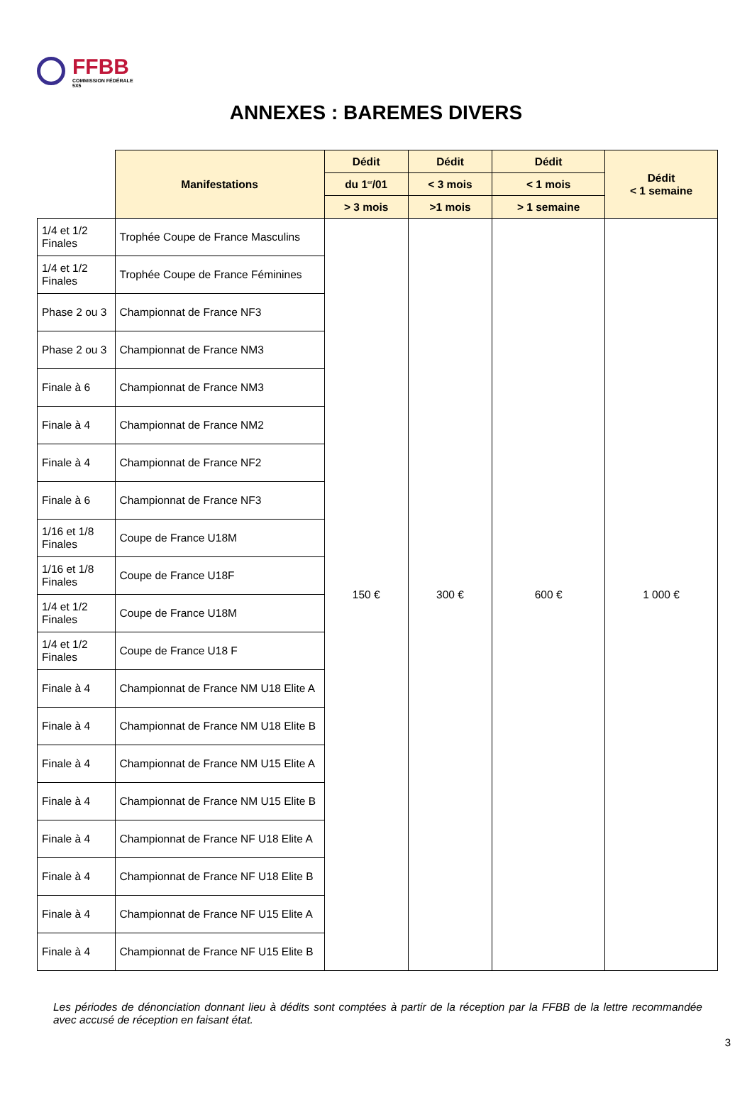FFBB
COMMISSION FÉDÉRALE
5X5
ANNEXES : BAREMES DIVERS
| | Manifestations | Dédit | Dédit | Dédit | Dédit < 1 semaine |
| --- | --- | --- | --- | --- | --- |
| | | du 1<sup>er</sup>/01 | < 3 mois | < 1 mois | |
| | | > 3 mois | >1 mois | > 1 semaine | |
| 1/4 et 1/2 Finales | Trophée Coupe de France Masculins | 150 € | 300 € | 600 € | 1 000 € |
| 1/4 et 1/2 Finales | Trophée Coupe de France Féminines | | | | |
| Phase 2 ou 3 | Championnat de France NF3 | | | | |
| Phase 2 ou 3 | Championnat de France NM3 | | | | |
| Finale à 6 | Championnat de France NM3 | | | | |
| Finale à 4 | Championnat de France NM2 | | | | |
| Finale à 4 | Championnat de France NF2 | | | | |
| Finale à 6 | Championnat de France NF3 | | | | |
| 1/16 et 1/8 Finales | Coupe de France U18M | | | | |
| 1/16 et 1/8 Finales | Coupe de France U18F | | | | |
| 1/4 et 1/2 Finales | Coupe de France U18M | | | | |
| 1/4 et 1/2 Finales | Coupe de France U18 F | | | | |
| Finale à 4 | Championnat de France NM U18 Elite A | | | | |
| Finale à 4 | Championnat de France NM U18 Elite B | | | | |
| Finale à 4 | Championnat de France NM U15 Elite A | | | | |
| Finale à 4 | Championnat de France NM U15 Elite B | | | | |
| Finale à 4 | Championnat de France NF U18 Elite A | | | | |
| Finale à 4 | Championnat de France NF U18 Elite B | | | | |
| Finale à 4 | Championnat de France NF U15 Elite A | | | | |
| Finale à 4 | Championnat de France NF U15 Elite B | | | | |
Les périodes de dénonciation donnant lieu à dédits sont comptées à partir de la réception par la FFBB de la lettre recommandée avec accusé de réception en faisant état.
3